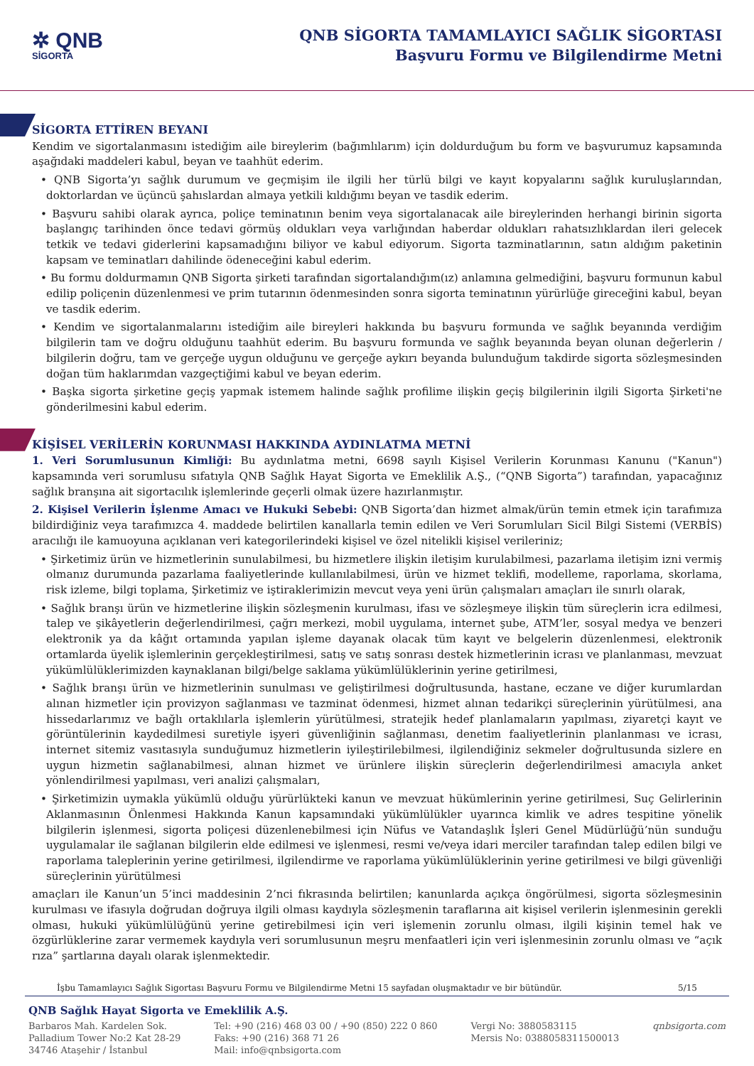✲ QNB
SİGORTA
QNB SİGORTA TAMAMLAYICI SAĞLIK SİGORTASI
Başvuru Formu ve Bilgilendirme Metni
SİGORTA ETTİREN BEYANI
Kendim ve sigortalanmasını istediğim aile bireylerim (bağımlılarım) için doldurduğum bu form ve başvurumuz kapsamında aşağıdaki maddeleri kabul, beyan ve taahhüt ederim.
• QNB Sigorta’yı sağlık durumum ve geçmişim ile ilgili her türlü bilgi ve kayıt kopyalarını sağlık kuruluşlarından, doktorlardan ve üçüncü şahıslardan almaya yetkili kıldığımı beyan ve tasdik ederim.
• Başvuru sahibi olarak ayrıca, poliçe teminatının benim veya sigortalanacak aile bireylerinden herhangi birinin sigorta başlangıç tarihinden önce tedavi görmüş oldukları veya varlığından haberdar oldukları rahatsızlıklardan ileri gelecek tetkik ve tedavi giderlerini kapsamadığını biliyor ve kabul ediyorum. Sigorta tazminatlarının, satın aldığım paketinin kapsam ve teminatları dahilinde ödeneceğini kabul ederim.
• Bu formu doldurmamın QNB Sigorta şirketi tarafından sigortalandığım(ız) anlamına gelmediğini, başvuru formunun kabul edilip poliçenin düzenlenmesi ve prim tutarının ödenmesinden sonra sigorta teminatının yürürlüğe gireceğini kabul, beyan ve tasdik ederim.
• Kendim ve sigortalanmalarını istediğim aile bireyleri hakkında bu başvuru formunda ve sağlık beyanında verdiğim bilgilerin tam ve doğru olduğunu taahhüt ederim. Bu başvuru formunda ve sağlık beyanında beyan olunan değerlerin / bilgilerin doğru, tam ve gerçeğe uygun olduğunu ve gerçeğe aykırı beyanda bulunduğum takdirde sigorta sözleşmesinden doğan tüm haklarımdan vazgeçtiğimi kabul ve beyan ederim.
• Başka sigorta şirketine geçiş yapmak istemem halinde sağlık profilime ilişkin geçiş bilgilerinin ilgili Sigorta Şirketi'ne gönderilmesini kabul ederim.
KİŞİSEL VERİLERİN KORUNMASI HAKKINDA AYDINLATMA METNİ
1. Veri Sorumlusunun Kimliği: Bu aydınlatma metni, 6698 sayılı Kişisel Verilerin Korunması Kanunu ("Kanun") kapsamında veri sorumlusu sıfatıyla QNB Sağlık Hayat Sigorta ve Emeklilik A.Ş., (“QNB Sigorta”) tarafından, yapacağınız sağlık branşına ait sigortacılık işlemlerinde geçerli olmak üzere hazırlanmıştır.
2. Kişisel Verilerin İşlenme Amacı ve Hukuki Sebebi: QNB Sigorta’dan hizmet almak/ürün temin etmek için tarafımıza bildirdiğiniz veya tarafımızca 4. maddede belirtilen kanallarla temin edilen ve Veri Sorumluları Sicil Bilgi Sistemi (VERBİS) aracılığı ile kamuoyuna açıklanan veri kategorilerindeki kişisel ve özel nitelikli kişisel verileriniz;
• Şirketimiz ürün ve hizmetlerinin sunulabilmesi, bu hizmetlere ilişkin iletişim kurulabilmesi, pazarlama iletişim izni vermiş olmanız durumunda pazarlama faaliyetlerinde kullanılabilmesi, ürün ve hizmet teklifi, modelleme, raporlama, skorlama, risk izleme, bilgi toplama, Şirketimiz ve iştiraklerimizin mevcut veya yeni ürün çalışmaları amaçları ile sınırlı olarak,
• Sağlık branşı ürün ve hizmetlerine ilişkin sözleşmenin kurulması, ifası ve sözleşmeye ilişkin tüm süreçlerin icra edilmesi, talep ve şikâyetlerin değerlendirilmesi, çağrı merkezi, mobil uygulama, internet şube, ATM’ler, sosyal medya ve benzeri elektronik ya da kâğıt ortamında yapılan işleme dayanak olacak tüm kayıt ve belgelerin düzenlenmesi, elektronik ortamlarda üyelik işlemlerinin gerçekleştirilmesi, satış ve satış sonrası destek hizmetlerinin icrası ve planlanması, mevzuat yükümlülüklerimizden kaynaklanan bilgi/belge saklama yükümlülüklerinin yerine getirilmesi,
• Sağlık branşı ürün ve hizmetlerinin sunulması ve geliştirilmesi doğrultusunda, hastane, eczane ve diğer kurumlardan alınan hizmetler için provizyon sağlanması ve tazminat ödenmesi, hizmet alınan tedarikçi süreçlerinin yürütülmesi, ana hissedarlarımız ve bağlı ortaklılarla işlemlerin yürütülmesi, stratejik hedef planlamaların yapılması, ziyaretçi kayıt ve görüntülerinin kaydedilmesi suretiyle işyeri güvenliğinin sağlanması, denetim faaliyetlerinin planlanması ve icrası, internet sitemiz vasıtasıyla sunduğumuz hizmetlerin iyileştirilebilmesi, ilgilendiğiniz sekmeler doğrultusunda sizlere en uygun hizmetin sağlanabilmesi, alınan hizmet ve ürünlere ilişkin süreçlerin değerlendirilmesi amacıyla anket yönlendirilmesi yapılması, veri analizi çalışmaları,
• Şirketimizin uymakla yükümlü olduğu yürürlükteki kanun ve mevzuat hükümlerinin yerine getirilmesi, Suç Gelirlerinin Aklanmasının Önlenmesi Hakkında Kanun kapsamındaki yükümlülükler uyarınca kimlik ve adres tespitine yönelik bilgilerin işlenmesi, sigorta poliçesi düzenlenebilmesi için Nüfus ve Vatandaşlık İşleri Genel Müdürlüğü’nün sunduğu uygulamalar ile sağlanan bilgilerin elde edilmesi ve işlenmesi, resmi ve/veya idari merciler tarafından talep edilen bilgi ve raporlama taleplerinin yerine getirilmesi, ilgilendirme ve raporlama yükümlülüklerinin yerine getirilmesi ve bilgi güvenliği süreçlerinin yürütülmesi
amaçları ile Kanun’un 5’inci maddesinin 2’nci fıkrasında belirtilen; kanunlarda açıkça öngörülmesi, sigorta sözleşmesinin kurulması ve ifasıyla doğrudan doğruya ilgili olması kaydıyla sözleşmenin taraflarına ait kişisel verilerin işlenmesinin gerekli olması, hukuki yükümlülüğünü yerine getirebilmesi için veri işlemenin zorunlu olması, ilgili kişinin temel hak ve özgürlüklerine zarar vermemek kaydıyla veri sorumlusunun meşru menfaatleri için veri işlenmesinin zorunlu olması ve “açık rıza” şartlarına dayalı olarak işlenmektedir.
İşbu Tamamlayıcı Sağlık Sigortası Başvuru Formu ve Bilgilendirme Metni 15 sayfadan oluşmaktadır ve bir bütündür. 5/15
QNB Sağlık Hayat Sigorta ve Emeklilik A.Ş.
Barbaros Mah. Kardelen Sok.
Palladium Tower No:2 Kat 28-29
34746 Ataşehir / İstanbul
Tel: +90 (216) 468 03 00 / +90 (850) 222 0 860
Faks: +90 (216) 368 71 26
Mail: info@qnbsigorta.com
Vergi No: 3880583115
Mersis No: 0388058311500013
qnbsigorta.com